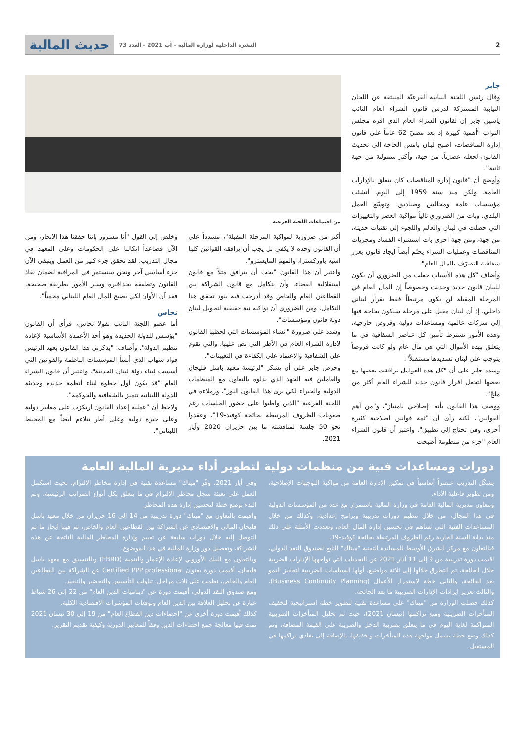2 النشرة الداخلية لوزارة المالية - آب 2021 - العدد 73
حديث المالية
جابر
وقال رئيس اللجنة النيابية الفرعيّة المنبثقة عن اللجان النيابية المشتركة لدرس قانون الشراء العام النائب ياسين جابر إن لقانون الشراء العام الذي اقره مجلس النواب "أهمية كبيرة إذ بعد مضيّ 62 عاماً على قانون إدارة المناقصات، اصبح لبنان بامس الحاجة إلى تحديث القانون لجعله عصرياً، من جهة، وأكثر شمولية من جهة ثانية".
وأوضح أن "قانون إدارة المناقصات كان يتعلق بالإدارات العامة، ولكن منذ سنة 1959 إلى اليوم، أنشئت مؤسسات عامة ومجالس وصناديق، وتوسّع العمل البلدي. وبات من الضروري تالياً مواكبة العصر والتغييرات التي حصلت في لبنان والعالم واللجوء إلى تقنيات حديثة، من جهة، ومن جهة اخرى بات استشراء الفساد ومجريات المناقصات وعمليات الشراء يحتّم أيضاً ايجاد قانون يعزز شفافية التصرّف بالمال العام".
وأضاف "كل هذه الأسباب جعلت من الضروري أن يكون للبنان قانون جديد وحديث وخصوصاً إن المال العام في المرحلة المقبلة لن يكون مرتبطاً فقط بقرار لبناني داخلي، إذ أن لبنان مقبل على مرحلة سيكون بحاجة فيها إلى شركات عالمية ومساعدات دولية وقروض خارجية، وهذه الأمور تشترط تأمين كل عناصر الشفافية في ما يتعلق بهذه الأموال التي هي مال عام ولو كانت قروضاً يتوجب على لبنان تسديدها مستقبلاً".
وشدد جابر على أن "كل هذه العوامل ترافقت بعضها مع بعضها لتجعل اقرار قانون جديد للشراء العام أكثر من ملحّ".
ووصف هذا القانون بأنه "إصلاحي بامتياز"، و"من أهم القوانين"، لكنه رأى أن "ثمة قوانين اصلاحية كثيرة أخرى، وهي تحتاج إلى تطبيق". واعتبر أن قانون الشراء العام "جزء من منظومة أصبحت
من اجتماعات اللجنة الفرعية
أكثر من ضرورية لمواكبة المرحلة المقبلة"، مشدداً على أن القانون وحده لا يكفي بل يجب أن يرافقه القوانين كلها اشبه باوركسترا، والمهم المايسترو".
واعتبر أن هذا القانون "يجب أن يترافق مثلاً مع قانون استقلالية القضاء، وأن يتكامل مع قانون الشراكة بين القطاعين العام والخاص وقد أدرجت فيه بنود تحقق هذا التكامل، ومن الضروري أن تواكبه نية حقيقية لتحويل لبنان دولة قانون ومؤسسات".
وشدد على ضرورة "إنشاء المؤسسات التي لحظها القانون لإدارة الشراء العام في الأطر التي نص عليها، والتي تقوم على الشفافية والاعتماد على الكفاءة في التعيينات".
وحرص جابر على أن يشكر "لرئيسة معهد باسل فليحان والعاملين فيه الجهد الذي بذلوه بالتعاون مع المنظمات الدولية والخبراء لكي يرى هذا القانون النور"، وزملاءه في اللجنة الفرعية "الذين واظبوا على حضور الجلسات رغم صعوبات الظروف المرتبطة بجائحة كوفيد-19"، وعقدوا نحو 50 جلسة لمناقشته ما بين حزيران 2020 وأيار 2021.
وخلص إلى القول "أنا مسرور باننا حققنا هذا الانجاز، ومن الآن فصاعداً اتكالنا على الحكومات وعلى المعهد في مجال التدريب. لقد تحقق جزء كبير من العمل ويتبقى الآن جزء أساسي آخر ونحن سنستمر في المراقبة لضمان نفاذ القانون وتطبيقه بحذافيره وسير الأمور بطريقة صحيحة، فقد آن الأوان لكي يصبح المال العام اللبناني محمياً".
نحاس
أما عضو اللجنة النائب نقولا نحاس، فرأى أن القانون "يؤسس للدولة الجديدة وهو أحد الأعمدة الأساسية لإعادة تنظيم الدولة". وأضاف: "يذكرني هذا القانون بعهد الرئيس فؤاد شهاب الذي أنشأ المؤسسات الناظمة والقوانين التي أسست لبناء دولة لبنان الحديثة". واعتبر أن قانون الشراء العام "قد يكون أول خطوة لبناء أنظمة جديدة وحديثة للدولة اللبنانية تتميز بالشفافية والحوكمة".
ولاحظ أن "عملية إعداد القانون ارتكزت على معايير دولية وعلى خبرة دولية وعلى أطر تتلاءم أيضاً مع المحيط اللبناني".
دورات ومساعدات فنية من منظمات دولية لتطوير أداء مديرية المالية العامة
يشكّل التدريب عنصراً أساسياً في تمكين الإدارة العامة من مواكبة التوجهات الإصلاحية، ومن تطوير فاعلية الأداء.
وتتعاون مديرية المالية العامة في وزارة المالية باستمرار مع عدد من المؤسسات الدولية في هذا المجال، من خلال تنظيم دورات تدريبية وبرامج إعدادية، وكذلك من خلال المساعدات الفنية التي تساهم في تحسين إدارة المال العام، وتعددت الأمثلة على ذلك منذ بداية السنة الجارية رغم الظروف المرتبطة بجائحة كوفيد-19.
فبالتعاون مع مركز الشرق الأوسط للمساندة التقنية "ميتاك" التابع لصندوق النقد الدولي، اقيمت دورة تدريبية من 9 إلى 11 آذار 2021 عن التحديات التي تواجهها الإدارات الضريبة خلال الجائحة، تم التطرق خلالها إلى ثلاثة مواضيع، أولها السياسات الضريبية لتحفيز النمو بعد الجائحة، والثاني خطة لاستمرار الأعمال (Business Continuity Planning)، والثالث تعزيز ايرادات الإدارات الضريبية ما بعد الجائحة.
كذلك حصلت الوزارة من "ميتاك" على مساعدة تقنية لتطوير خطة استراتيجية لتخفيف المتأخرات الضريبية ومنع تراكمها (نيسان 2021)، حيث تم تحليل المتأخرات الضريبية المتراكمة لغاية اليوم في ما يتعلق بضريبة الدخل والضريبة على القيمة المضافة، وتم كذلك وضع خطة تشمل مواجهة هذه المتأخرات وتخفيفها، بالإضافة إلى تفادي تراكمها في المستقبل.
وفي أيار 2021، وفّر "ميتاك" مساعدة تقنية في إدارة مخاطر الالتزام، بحيث استكمل العمل على تعبئة سجل مخاطر الالتزام في ما يتعلق بكل أنواع الضرائب الرئيسية، وتم البدء بوضع خطة لتحسين إدارة هذه المخاطر.
واقيمت بالتعاون مع "ميتاك" دورة تدريبية من 14 إلى 16 حزيران من خلال معهد باسل فليحان المالي والاقتصادي عن الشراكة بين القطاعين العام والخاص، تم فيها ايجاز ما تم التوصل إليه خلال دورات سابقة عن تقييم وإدارة المخاطر المالية الناتجة عن هذه الشراكة، وتفصيل دور وزارة المالية في هذا الموضوع.
وبالتعاون مع البنك الأوروبي لإعادة الإعمار والتنمية (EBRD) وبالتنسيق مع معهد باسل فليحان، أقيمت دورة بعنوان Certified PPP professional عن الشراكة بين القطاعين العام والخاص، نظمت على ثلاث مراحل، تناولت التأسيس والتحضير والتنفيذ.
ومع صندوق النقد الدولي، أقيمت دورة عن "ديناميات الدين العام" من 22 إلى 26 شباط عبارة عن تحليل العلاقة بين الدين العام وتوقعات المؤشرات الاقتصادية الكلية.
كذلك أقيمت دورة أخرى عن "إحصاءات دين القطاع العام" من 19 إلى 30 نيسان 2021 تمت فيها معالجة جمع احصاءات الدين وفقاً للمعايير الدورية وكيفية تقديم التقرير.